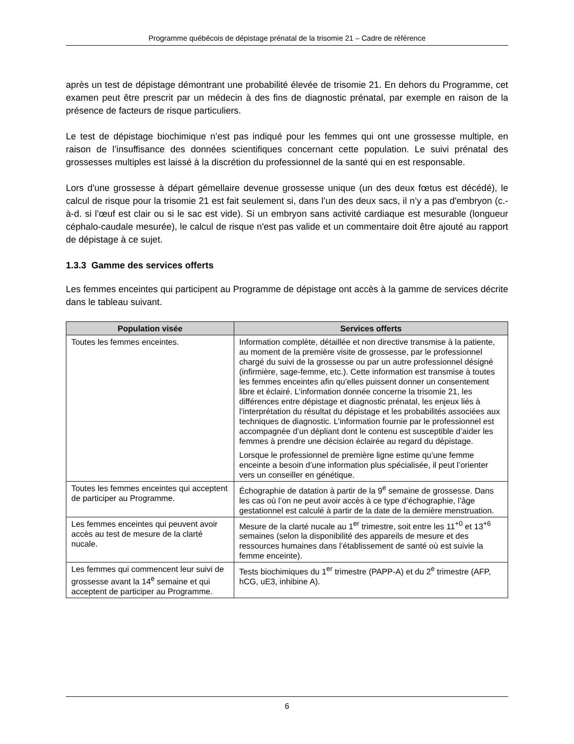Programme québécois de dépistage prénatal de la trisomie 21 – Cadre de référence
après un test de dépistage démontrant une probabilité élevée de trisomie 21. En dehors du Programme, cet examen peut être prescrit par un médecin à des fins de diagnostic prénatal, par exemple en raison de la présence de facteurs de risque particuliers.
Le test de dépistage biochimique n’est pas indiqué pour les femmes qui ont une grossesse multiple, en raison de l’insuffisance des données scientifiques concernant cette population. Le suivi prénatal des grossesses multiples est laissé à la discrétion du professionnel de la santé qui en est responsable.
Lors d'une grossesse à départ gémellaire devenue grossesse unique (un des deux fœtus est décédé), le calcul de risque pour la trisomie 21 est fait seulement si, dans l’un des deux sacs, il n’y a pas d'embryon (c.-à-d. si l’œuf est clair ou si le sac est vide). Si un embryon sans activité cardiaque est mesurable (longueur céphalo-caudale mesurée), le calcul de risque n'est pas valide et un commentaire doit être ajouté au rapport de dépistage à ce sujet.
1.3.3 Gamme des services offerts
Les femmes enceintes qui participent au Programme de dépistage ont accès à la gamme de services décrite dans le tableau suivant.
| Population visée | Services offerts |
| --- | --- |
| Toutes les femmes enceintes. | Information complète, détaillée et non directive transmise à la patiente, au moment de la première visite de grossesse, par le professionnel chargé du suivi de la grossesse ou par un autre professionnel désigné (infirmière, sage-femme, etc.). Cette information est transmise à toutes les femmes enceintes afin qu’elles puissent donner un consentement libre et éclairé. L’information donnée concerne la trisomie 21, les différences entre dépistage et diagnostic prénatal, les enjeux liés à l’interprétation du résultat du dépistage et les probabilités associées aux techniques de diagnostic. L’information fournie par le professionnel est accompagnée d’un dépliant dont le contenu est susceptible d’aider les femmes à prendre une décision éclairée au regard du dépistage. Lorsque le professionnel de première ligne estime qu’une femme enceinte a besoin d’une information plus spécialisée, il peut l’orienter vers un conseiller en génétique. |
| Toutes les femmes enceintes qui acceptent de participer au Programme. | Échographie de datation à partir de la 9<sup>e</sup> semaine de grossesse. Dans les cas où l’on ne peut avoir accès à ce type d’échographie, l’âge gestationnel est calculé à partir de la date de la dernière menstruation. |
| Les femmes enceintes qui peuvent avoir accès au test de mesure de la clarté nucale. | Mesure de la clarté nucale au 1<sup>er</sup> trimestre, soit entre les 11<sup>+0</sup> et 13<sup>+6</sup> semaines (selon la disponibilité des appareils de mesure et des ressources humaines dans l’établissement de santé où est suivie la femme enceinte). |
| Les femmes qui commencent leur suivi de grossesse avant la 14<sup>e</sup> semaine et qui acceptent de participer au Programme. | Tests biochimiques du 1<sup>er</sup> trimestre (PAPP-A) et du 2<sup>e</sup> trimestre (AFP, hCG, uE3, inhibine A). |
6